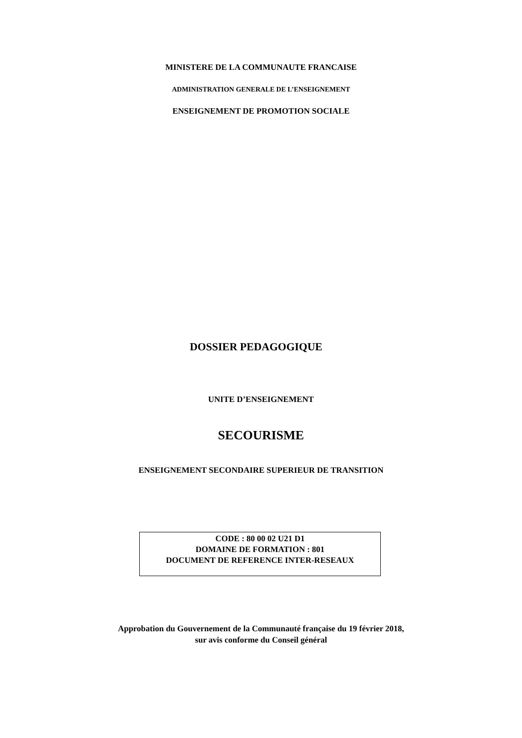MINISTERE DE LA COMMUNAUTE FRANCAISE
ADMINISTRATION GENERALE DE L’ENSEIGNEMENT
ENSEIGNEMENT DE PROMOTION SOCIALE
DOSSIER PEDAGOGIQUE
UNITE D’ENSEIGNEMENT
SECOURISME
ENSEIGNEMENT SECONDAIRE SUPERIEUR DE TRANSITION
CODE : 80 00 02 U21 D1
DOMAINE DE FORMATION : 801
DOCUMENT DE REFERENCE INTER-RESEAUX
Approbation du Gouvernement de la Communauté française du 19 février 2018,
sur avis conforme du Conseil général